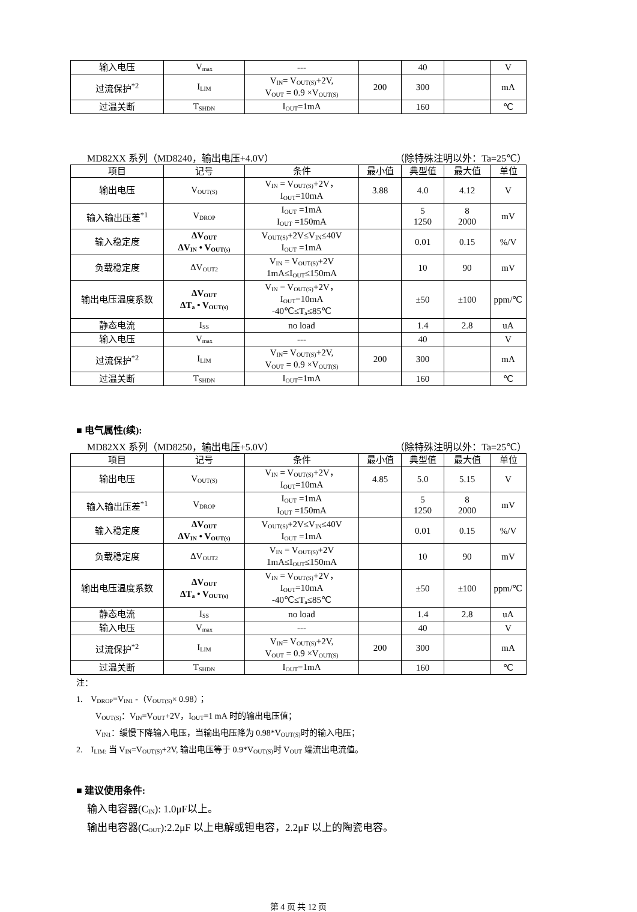| 输入电压 | V<sub>max</sub> | --- | | 40 | | V |
| 过流保护<sup>*2</sup> | I<sub>LIM</sub> | V<sub>IN</sub>= V<sub>OUT(S)</sub>+2V, V<sub>OUT</sub> = 0.9 ×V<sub>OUT(S)</sub> | 200 | 300 | | mA |
| 过温关断 | T<sub>SHDN</sub> | I<sub>OUT</sub>=1mA | | 160 | | ℃ |
MD82XX 系列（MD8240，输出电压+4.0V） （除特殊注明以外：Ta=25℃）
| 项目 | 记号 | 条件 | 最小值 | 典型值 | 最大值 | 单位 |
| --- | --- | --- | --- | --- | --- | --- |
| 输出电压 | V<sub>OUT(S)</sub> | V<sub>IN</sub> = V<sub>OUT(S)</sub>+2V， I<sub>OUT</sub>=10mA | 3.88 | 4.0 | 4.12 | V |
| 输入输出压差<sup>*1</sup> | V<sub>DROP</sub> | I<sub>OUT</sub> =1mA I<sub>OUT</sub> =150mA | | 5 1250 | 8 2000 | mV |
| 输入稳定度 | ΔV<sub>OUT</sub> ΔV<sub>IN</sub> • V<sub>OUT(s)</sub> | V<sub>OUT(S)</sub>+2V≤V<sub>IN</sub>≤40V I<sub>OUT</sub> =1mA | | 0.01 | 0.15 | %/V |
| 负载稳定度 | ΔV<sub>OUT2</sub> | V<sub>IN</sub> = V<sub>OUT(S)</sub>+2V 1mA≤I<sub>OUT</sub>≤150mA | | 10 | 90 | mV |
| 输出电压温度系数 | ΔV<sub>OUT</sub> ΔT<sub>a</sub> • V<sub>OUT(s)</sub> | V<sub>IN</sub> = V<sub>OUT(S)</sub>+2V， I<sub>OUT</sub>=10mA -40℃≤T<sub>a</sub>≤85℃ | | ±50 | ±100 | ppm/℃ |
| 静态电流 | I<sub>SS</sub> | no load | | 1.4 | 2.8 | uA |
| 输入电压 | V<sub>max</sub> | --- | | 40 | | V |
| 过流保护<sup>*2</sup> | I<sub>LIM</sub> | V<sub>IN</sub>= V<sub>OUT(S)</sub>+2V, V<sub>OUT</sub> = 0.9 ×V<sub>OUT(S)</sub> | 200 | 300 | | mA |
| 过温关断 | T<sub>SHDN</sub> | I<sub>OUT</sub>=1mA | | 160 | | ℃ |
■ 电气属性(续):
MD82XX 系列（MD8250，输出电压+5.0V） （除特殊注明以外：Ta=25℃）
| 项目 | 记号 | 条件 | 最小值 | 典型值 | 最大值 | 单位 |
| --- | --- | --- | --- | --- | --- | --- |
| 输出电压 | V<sub>OUT(S)</sub> | V<sub>IN</sub> = V<sub>OUT(S)</sub>+2V， I<sub>OUT</sub>=10mA | 4.85 | 5.0 | 5.15 | V |
| 输入输出压差<sup>*1</sup> | V<sub>DROP</sub> | I<sub>OUT</sub> =1mA I<sub>OUT</sub> =150mA | | 5 1250 | 8 2000 | mV |
| 输入稳定度 | ΔV<sub>OUT</sub> ΔV<sub>IN</sub> • V<sub>OUT(s)</sub> | V<sub>OUT(S)</sub>+2V≤V<sub>IN</sub>≤40V I<sub>OUT</sub> =1mA | | 0.01 | 0.15 | %/V |
| 负载稳定度 | ΔV<sub>OUT2</sub> | V<sub>IN</sub> = V<sub>OUT(S)</sub>+2V 1mA≤I<sub>OUT</sub>≤150mA | | 10 | 90 | mV |
| 输出电压温度系数 | ΔV<sub>OUT</sub> ΔT<sub>a</sub> • V<sub>OUT(s)</sub> | V<sub>IN</sub> = V<sub>OUT(S)</sub>+2V， I<sub>OUT</sub>=10mA -40℃≤T<sub>a</sub>≤85℃ | | ±50 | ±100 | ppm/℃ |
| 静态电流 | I<sub>SS</sub> | no load | | 1.4 | 2.8 | uA |
| 输入电压 | V<sub>max</sub> | --- | | 40 | | V |
| 过流保护<sup>*2</sup> | I<sub>LIM</sub> | V<sub>IN</sub>= V<sub>OUT(S)</sub>+2V, V<sub>OUT</sub> = 0.9 ×V<sub>OUT(S)</sub> | 200 | 300 | | mA |
| 过温关断 | T<sub>SHDN</sub> | I<sub>OUT</sub>=1mA | | 160 | | ℃ |
注：
1. V<sub>DROP</sub>=V<sub>IN1</sub> -（V<sub>OUT(S)</sub>× 0.98）；
V<sub>OUT(S)</sub>：V<sub>IN</sub>=V<sub>OUT</sub>+2V，I<sub>OUT</sub>=1 mA 时的输出电压值；
V<sub>IN1</sub>：缓慢下降输入电压，当输出电压降为 0.98*V<sub>OUT(S)</sub>时的输入电压；
2. I<sub>LIM:</sub> 当 V<sub>IN</sub>=V<sub>OUT(S)</sub>+2V, 输出电压等于 0.9*V<sub>OUT(S)</sub>时 V<sub>OUT</sub> 端流出电流值。
■ 建议使用条件:
输入电容器(C<sub>IN</sub>): 1.0μF以上。
输出电容器(C<sub>OUT</sub>):2.2μF 以上电解或钽电容，2.2μF 以上的陶瓷电容。
第 4 页 共 12 页